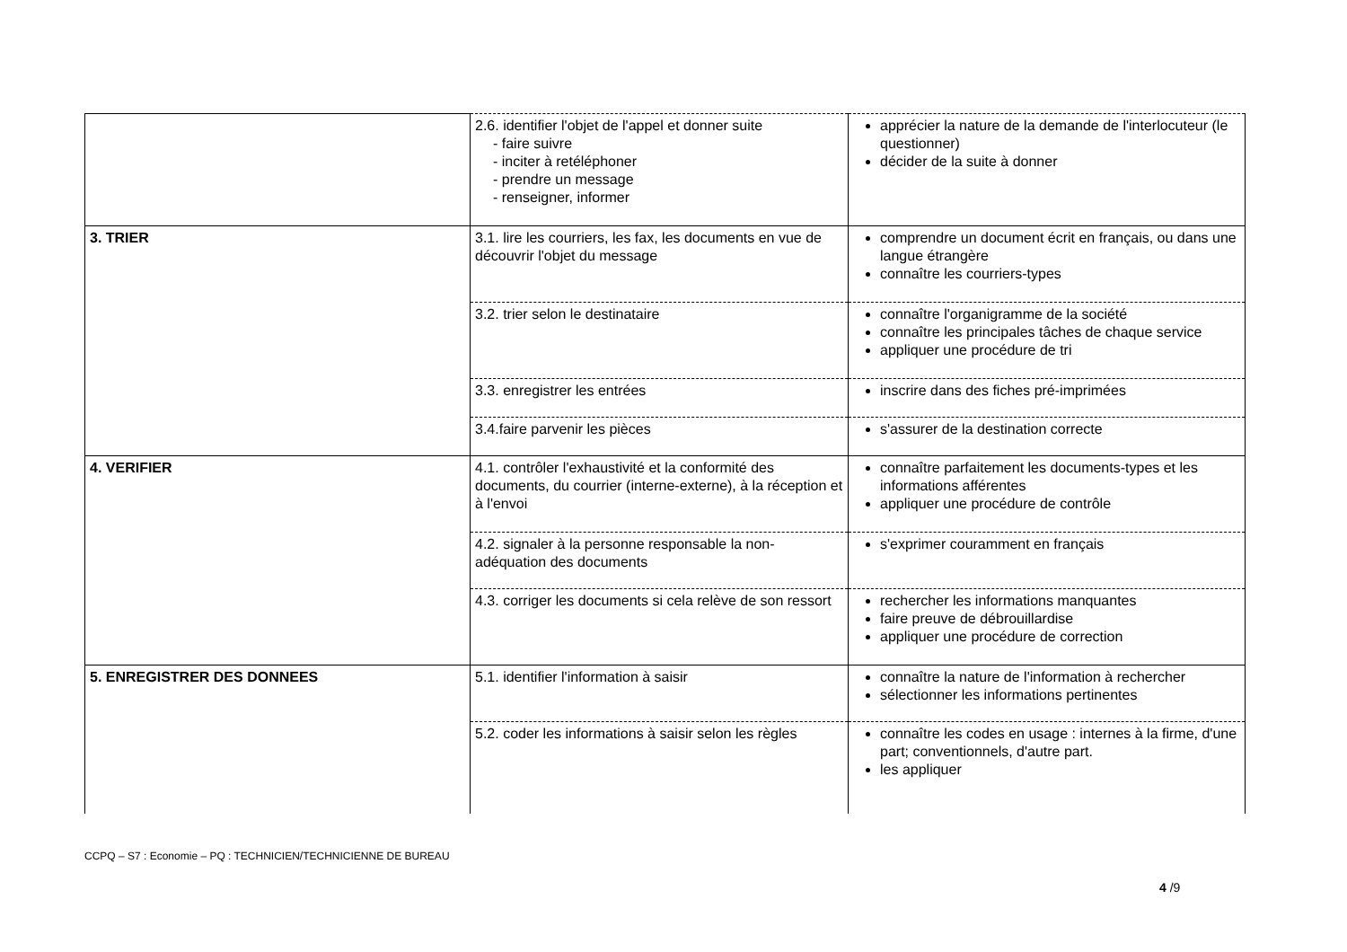| | 2.6. identifier l'objet de l'appel et donner suite - faire suivre - inciter à retéléphoner - prendre un message - renseigner, informer | apprécier la nature de la demande de l'interlocuteur (le questionner) décider de la suite à donner |
| 3. TRIER | 3.1. lire les courriers, les fax, les documents en vue de découvrir l'objet du message | comprendre un document écrit en français, ou dans une langue étrangère connaître les courriers-types |
| | 3.2. trier selon le destinataire | connaître l'organigramme de la société connaître les principales tâches de chaque service appliquer une procédure de tri |
| | 3.3. enregistrer les entrées | inscrire dans des fiches pré-imprimées |
| | 3.4.faire parvenir les pièces | s'assurer de la destination correcte |
| 4. VERIFIER | 4.1. contrôler l'exhaustivité et la conformité des documents, du courrier (interne-externe), à la réception et à l'envoi | connaître parfaitement les documents-types et les informations afférentes appliquer une procédure de contrôle |
| | 4.2. signaler à la personne responsable la non-adéquation des documents | s'exprimer couramment en français |
| | 4.3. corriger les documents si cela relève de son ressort | rechercher les informations manquantes faire preuve de débrouillardise appliquer une procédure de correction |
| 5. ENREGISTRER DES DONNEES | 5.1. identifier l'information à saisir | connaître la nature de l'information à rechercher sélectionner les informations pertinentes |
| | 5.2. coder les informations à saisir selon les règles | connaître les codes en usage : internes à la firme, d'une part; conventionnels, d'autre part. les appliquer |
CCPQ – S7 : Economie – PQ : TECHNICIEN/TECHNICIENNE DE BUREAU
4 /9